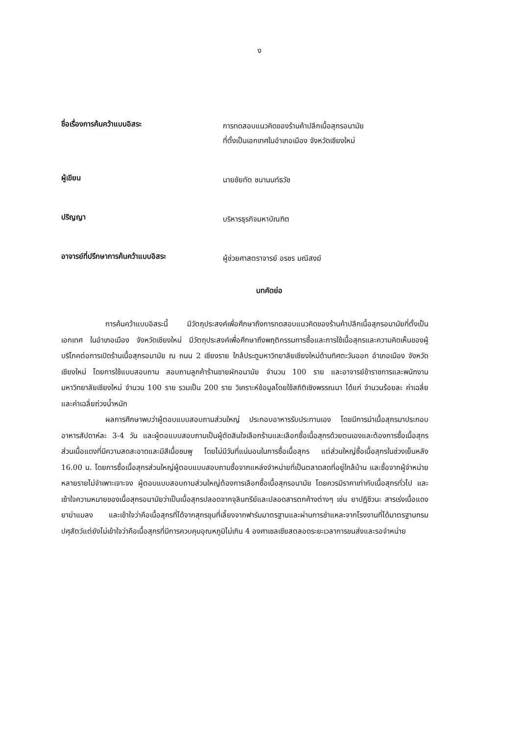ง
ชื่อเรื่องการค้นคว้าแบบอิสระ
การทดสอบแนวคิดของร้านค้าปลีกเนื้อสุกรอนามัย
ที่ตั้งเป็นเอกเทศในอำเภอเมือง จังหวัดเชียงใหม่
ผู้เขียน
นายชัยทัต ชนานนท์ธวัช
ปริญญา
บริหารธุรกิจมหาบัณฑิต
อาจารย์ที่ปรึกษาการค้นคว้าแบบอิสระ
ผู้ช่วยศาสตราจารย์ อรชร มณีสงฆ์
บทคัดย่อ
การค้นคว้าแบบอิสระนี้ มีวัตถุประสงค์เพื่อศึกษาถึงการทดสอบแนวคิดของร้านค้าปลีกเนื้อสุกรอนามัยที่ตั้งเป็นเอกเทศ ในอำเภอเมือง จังหวัดเชียงใหม่ มีวัตถุประสงค์เพื่อศึกษาถึงพฤติกรรมการซื้อและการใช้เนื้อสุกรและความคิดเห็นของผู้บริโภคต่อการเปิดร้านเนื้อสุกรอนามัย ณ ถนน 2 เชียงราย ใกล้ประตูมหาวิทยาลัยเชียงใหม่ด้านทิศตะวันออก อำเภอเมือง จังหวัดเชียงใหม่ โดยการใช้แบบสอบถาม สอบถามลูกค้าร้านขายผักอนามัย จำนวน 100 ราย และอาจารย์ข้าราชการและพนักงานมหาวิทยาลัยเชียงใหม่ จำนวน 100 ราย รวมเป็น 200 ราย วิเคราะห์ข้อมูลโดยใช้สถิติเชิงพรรณนา ได้แก่ จำนวนร้อยละ ค่าเฉลี่ย และค่าเฉลี่ยถ่วงน้ำหนัก
ผลการศึกษาพบว่าผู้ตอบแบบสอบถามส่วนใหญ่ ประกอบอาหารรับประทานเอง โดยมีการนำเนื้อสุกรมาประกอบอาหารสัปดาห์ละ 3-4 วัน และผู้ตอแบบสอบถามเป็นผู้ตัดสินใจเลือกร้านและเลือกซื้อเนื้อสุกรด้วยตนเองและต้องการซื้อเนื้อสุกรส่วนเนื้อแดงที่มีความสดสะอาดและมีสีเนื้อชมพู โดยไม่มีวันที่แน่นอนในการซื้อเนื้อสุกร แต่ส่วนใหญ่ซื้อเนื้อสุกรในช่วงเย็นหลัง 16.00 น. โดยการซื้อเนื้อสุกรส่วนใหญ่ผู้ตอบแบบสอบถามซื้อจากแหล่งจำหน่ายที่เป็นตลาดสดที่อยู่ใกล้บ้าน และซื้อจากผู้จำหน่ายหลายรายไม่จำเพาะเจาะจง ผู้ตอบแบบสอบถามส่วนใหญ่ต้องการเลือกซื้อเนื้อสุกรอนามัย โดยควรมีราคาเท่ากับเนื้อสุกรทั่วไป และเข้าใจความหมายของเนื้อสุกรอนามัยว่าเป็นเนื้อสุกรปลอดจากจุลินทรีย์และปลอดสารตกค้างต่างๆ เช่น ยาปฏิชีวนะ สารเร่งเนื้อแดง ยาฆ่าแมลง และเข้าใจว่าคือเนื้อสุกรที่ได้จากสุกรขุนที่เลี้ยงจากฟาร์มมาตรฐานและผ่านการชำแหละจากโรงงานที่ได้มาตรฐานกรมปศุสัตว์แต่ยังไม่เข้าใจว่าคือเนื้อสุกรที่มีการควบคุมอุณหภูมิไม่เกิน 4 องศาเซลเซียสตลอดระยะเวลาการขนส่งและรอจำหน่าย